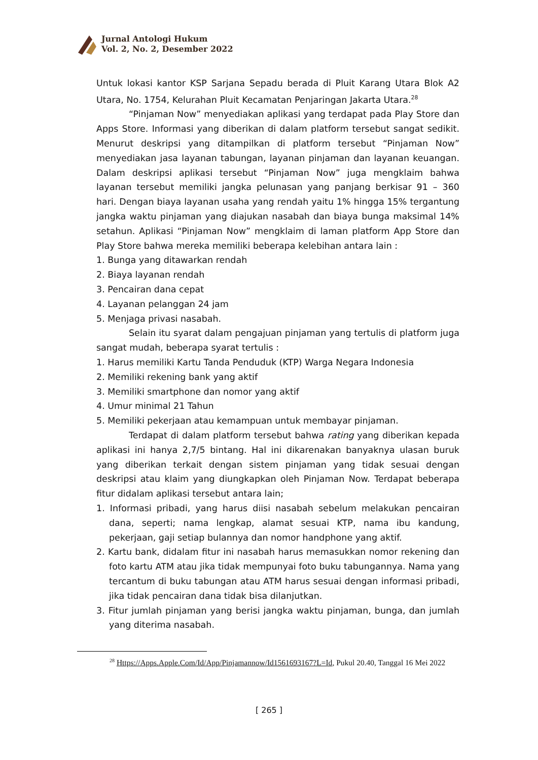Jurnal Antologi Hukum
Vol. 2, No. 2, Desember 2022
Untuk lokasi kantor KSP Sarjana Sepadu berada di Pluit Karang Utara Blok A2 Utara, No. 1754, Kelurahan Pluit Kecamatan Penjaringan Jakarta Utara.<sup>28</sup>
“Pinjaman Now” menyediakan aplikasi yang terdapat pada Play Store dan Apps Store. Informasi yang diberikan di dalam platform tersebut sangat sedikit. Menurut deskripsi yang ditampilkan di platform tersebut “Pinjaman Now” menyediakan jasa layanan tabungan, layanan pinjaman dan layanan keuangan. Dalam deskripsi aplikasi tersebut “Pinjaman Now” juga mengklaim bahwa layanan tersebut memiliki jangka pelunasan yang panjang berkisar 91 – 360 hari. Dengan biaya layanan usaha yang rendah yaitu 1% hingga 15% tergantung jangka waktu pinjaman yang diajukan nasabah dan biaya bunga maksimal 14% setahun. Aplikasi “Pinjaman Now” mengklaim di laman platform App Store dan Play Store bahwa mereka memiliki beberapa kelebihan antara lain :
1. Bunga yang ditawarkan rendah
2. Biaya layanan rendah
3. Pencairan dana cepat
4. Layanan pelanggan 24 jam
5. Menjaga privasi nasabah.
Selain itu syarat dalam pengajuan pinjaman yang tertulis di platform juga sangat mudah, beberapa syarat tertulis :
1. Harus memiliki Kartu Tanda Penduduk (KTP) Warga Negara Indonesia
2. Memiliki rekening bank yang aktif
3. Memiliki smartphone dan nomor yang aktif
4. Umur minimal 21 Tahun
5. Memiliki pekerjaan atau kemampuan untuk membayar pinjaman.
Terdapat di dalam platform tersebut bahwa rating yang diberikan kepada aplikasi ini hanya 2,7/5 bintang. Hal ini dikarenakan banyaknya ulasan buruk yang diberikan terkait dengan sistem pinjaman yang tidak sesuai dengan deskripsi atau klaim yang diungkapkan oleh Pinjaman Now. Terdapat beberapa fitur didalam aplikasi tersebut antara lain;
1. Informasi pribadi, yang harus diisi nasabah sebelum melakukan pencairan dana, seperti; nama lengkap, alamat sesuai KTP, nama ibu kandung, pekerjaan, gaji setiap bulannya dan nomor handphone yang aktif.
2. Kartu bank, didalam fitur ini nasabah harus memasukkan nomor rekening dan foto kartu ATM atau jika tidak mempunyai foto buku tabungannya. Nama yang tercantum di buku tabungan atau ATM harus sesuai dengan informasi pribadi, jika tidak pencairan dana tidak bisa dilanjutkan.
3. Fitur jumlah pinjaman yang berisi jangka waktu pinjaman, bunga, dan jumlah yang diterima nasabah.
<sup>28</sup> Https://Apps.Apple.Com/Id/App/Pinjamannow/Id1561693167?L=Id, Pukul 20.40, Tanggal 16 Mei 2022
[ 265 ]